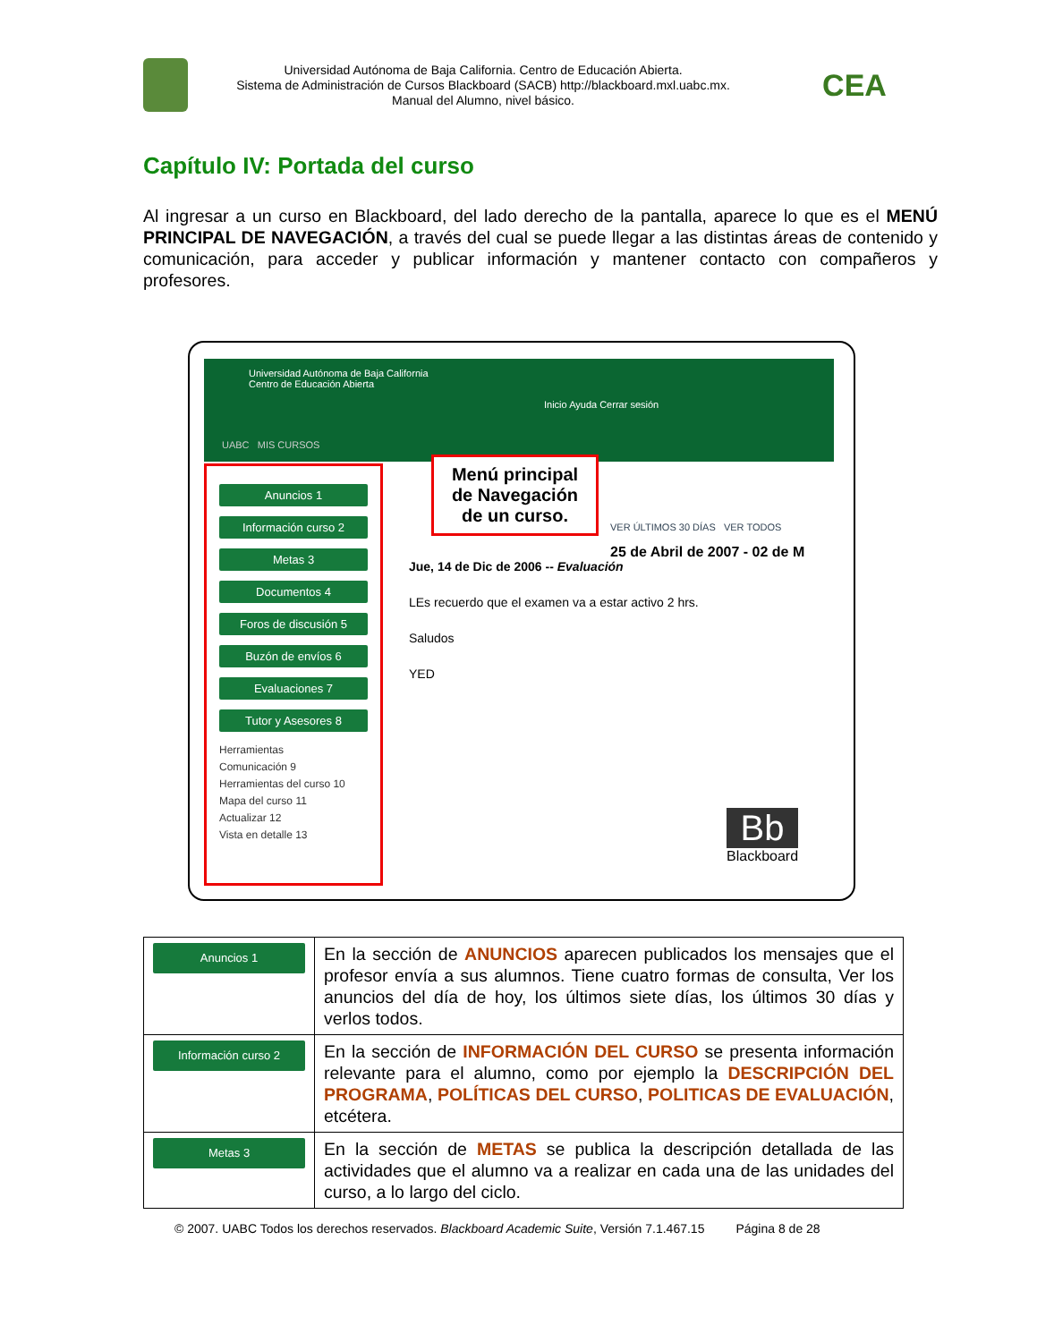Universidad Autónoma de Baja California. Centro de Educación Abierta.
Sistema de Administración de Cursos Blackboard (SACB) http://blackboard.mxl.uabc.mx.
Manual del Alumno, nivel básico.
CEA
Capítulo IV: Portada del curso
Al ingresar a un curso en Blackboard, del lado derecho de la pantalla, aparece lo que es el MENÚ PRINCIPAL DE NAVEGACIÓN, a través del cual se puede llegar a las distintas áreas de contenido y comunicación, para acceder y publicar información y mantener contacto con compañeros y profesores.
Universidad Autónoma de Baja California
Centro de Educación Abierta
Inicio Ayuda Cerrar sesión
UABC MIS CURSOS
Anuncios 1
Información curso 2
Metas 3
Documentos 4
Foros de discusión 5
Buzón de envíos 6
Evaluaciones 7
Tutor y Asesores 8
Herramientas
Comunicación 9
Herramientas del curso 10
Mapa del curso 11
Actualizar 12
Vista en detalle 13
Menú principal de Navegación de un curso.
VER ÚLTIMOS 30 DÍAS VER TODOS
25 de Abril de 2007 - 02 de M
Jue, 14 de Dic de 2006 -- Evaluación
LEs recuerdo que el examen va a estar activo 2 hrs.
Saludos
YED
Bb
Blackboard
| Anuncios 1 | En la sección de ANUNCIOS aparecen publicados los mensajes que el profesor envía a sus alumnos. Tiene cuatro formas de consulta, Ver los anuncios del día de hoy, los últimos siete días, los últimos 30 días y verlos todos. |
| Información curso 2 | En la sección de INFORMACIÓN DEL CURSO se presenta información relevante para el alumno, como por ejemplo la DESCRIPCIÓN DEL PROGRAMA , POLÍTICAS DEL CURSO , POLITICAS DE EVALUACIÓN , etcétera. |
| Metas 3 | En la sección de METAS se publica la descripción detallada de las actividades que el alumno va a realizar en cada una de las unidades del curso, a lo largo del ciclo. |
© 2007. UABC Todos los derechos reservados. Blackboard Academic Suite, Versión 7.1.467.15 Página 8 de 28